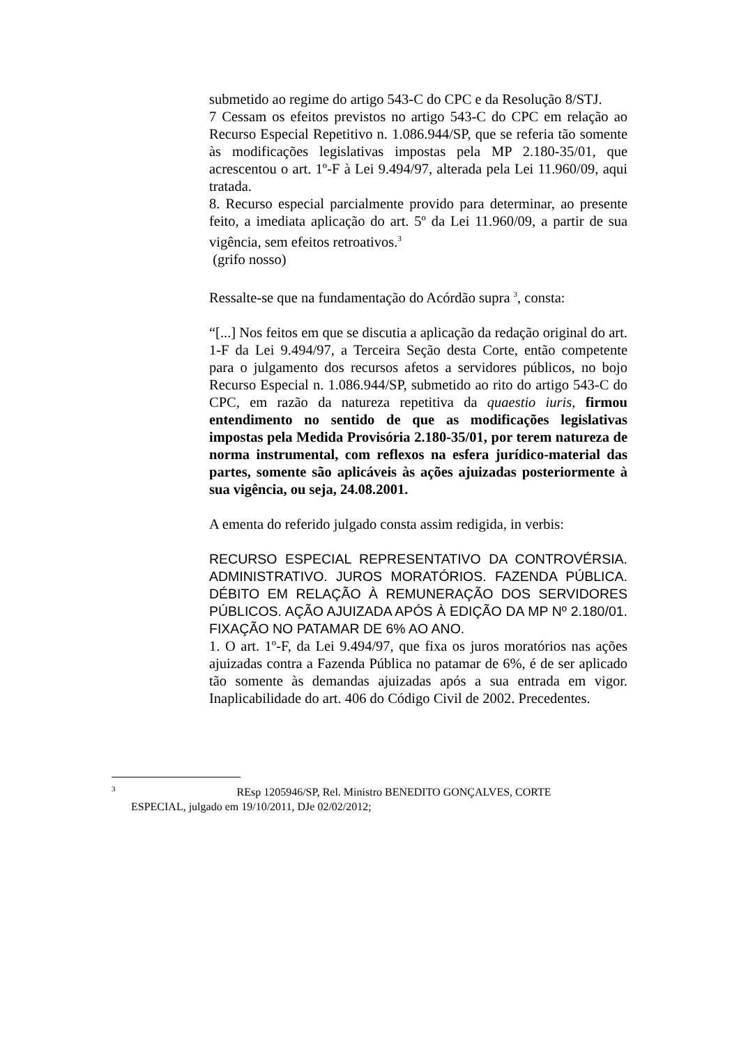submetido ao regime do artigo 543-C do CPC e da Resolução 8/STJ.
7 Cessam os efeitos previstos no artigo 543-C do CPC em relação ao Recurso Especial Repetitivo n. 1.086.944/SP, que se referia tão somente às modificações legislativas impostas pela MP 2.180-35/01, que acrescentou o art. 1º-F à Lei 9.494/97, alterada pela Lei 11.960/09, aqui tratada.
8. Recurso especial parcialmente provido para determinar, ao presente feito, a imediata aplicação do art. 5º da Lei 11.960/09, a partir de sua vigência, sem efeitos retroativos.<sup>3</sup>
(grifo nosso)
Ressalte-se que na fundamentação do Acórdão supra <sup>3</sup>, consta:
“[...] Nos feitos em que se discutia a aplicação da redação original do art. 1-F da Lei 9.494/97, a Terceira Seção desta Corte, então competente para o julgamento dos recursos afetos a servidores públicos, no bojo Recurso Especial n. 1.086.944/SP, submetido ao rito do artigo 543-C do CPC, em razão da natureza repetitiva da quaestio iuris, firmou entendimento no sentido de que as modificações legislativas impostas pela Medida Provisória 2.180-35/01, por terem natureza de norma instrumental, com reflexos na esfera jurídico-material das partes, somente são aplicáveis às ações ajuizadas posteriormente à sua vigência, ou seja, 24.08.2001.
A ementa do referido julgado consta assim redigida, in verbis:
RECURSO ESPECIAL REPRESENTATIVO DA CONTROVÉRSIA. ADMINISTRATIVO. JUROS MORATÓRIOS. FAZENDA PÚBLICA. DÉBITO EM RELAÇÃO À REMUNERAÇÃO DOS SERVIDORES PÚBLICOS. AÇÃO AJUIZADA APÓS À EDIÇÃO DA MP Nº 2.180/01. FIXAÇÃO NO PATAMAR DE 6% AO ANO.
1. O art. 1º-F, da Lei 9.494/97, que fixa os juros moratórios nas ações ajuizadas contra a Fazenda Pública no patamar de 6%, é de ser aplicado tão somente às demandas ajuizadas após a sua entrada em vigor. Inaplicabilidade do art. 406 do Código Civil de 2002. Precedentes.
<sup>3</sup> REsp 1205946/SP, Rel. Ministro BENEDITO GONÇALVES, CORTE
ESPECIAL, julgado em 19/10/2011, DJe 02/02/2012;